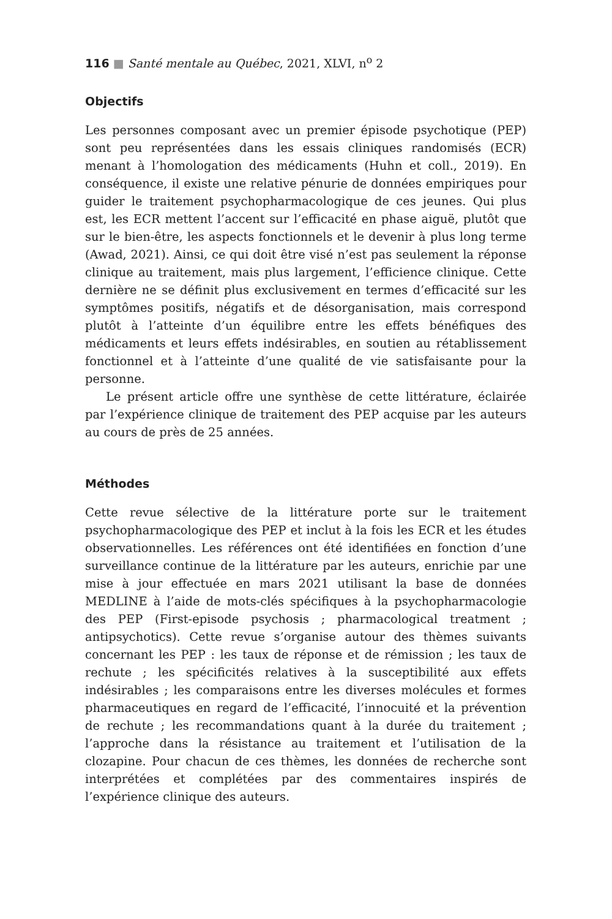116 ■ Santé mentale au Québec, 2021, XLVI, n<sup>o</sup> 2
Objectifs
Les personnes composant avec un premier épisode psychotique (PEP) sont peu représentées dans les essais cliniques randomisés (ECR) menant à l’homologation des médicaments (Huhn et coll., 2019). En conséquence, il existe une relative pénurie de données empiriques pour guider le traitement psychopharmacologique de ces jeunes. Qui plus est, les ECR mettent l’accent sur l’efficacité en phase aiguë, plutôt que sur le bien-être, les aspects fonctionnels et le devenir à plus long terme (Awad, 2021). Ainsi, ce qui doit être visé n’est pas seulement la réponse clinique au traitement, mais plus largement, l’efficience clinique. Cette dernière ne se définit plus exclusivement en termes d’efficacité sur les symptômes positifs, négatifs et de désorganisation, mais correspond plutôt à l’atteinte d’un équilibre entre les effets bénéfiques des médicaments et leurs effets indésirables, en soutien au rétablissement fonctionnel et à l’atteinte d’une qualité de vie satisfaisante pour la personne.
Le présent article offre une synthèse de cette littérature, éclairée par l’expérience clinique de traitement des PEP acquise par les auteurs au cours de près de 25 années.
Méthodes
Cette revue sélective de la littérature porte sur le traitement psychopharmacologique des PEP et inclut à la fois les ECR et les études observationnelles. Les références ont été identifiées en fonction d’une surveillance continue de la littérature par les auteurs, enrichie par une mise à jour effectuée en mars 2021 utilisant la base de données MEDLINE à l’aide de mots-clés spécifiques à la psychopharmacologie des PEP (First-episode psychosis ; pharmacological treatment ; antipsychotics). Cette revue s’organise autour des thèmes suivants concernant les PEP : les taux de réponse et de rémission ; les taux de rechute ; les spécificités relatives à la susceptibilité aux effets indésirables ; les comparaisons entre les diverses molécules et formes pharmaceutiques en regard de l’efficacité, l’innocuité et la prévention de rechute ; les recommandations quant à la durée du traitement ; l’approche dans la résistance au traitement et l’utilisation de la clozapine. Pour chacun de ces thèmes, les données de recherche sont interprétées et complétées par des commentaires inspirés de l’expérience clinique des auteurs.